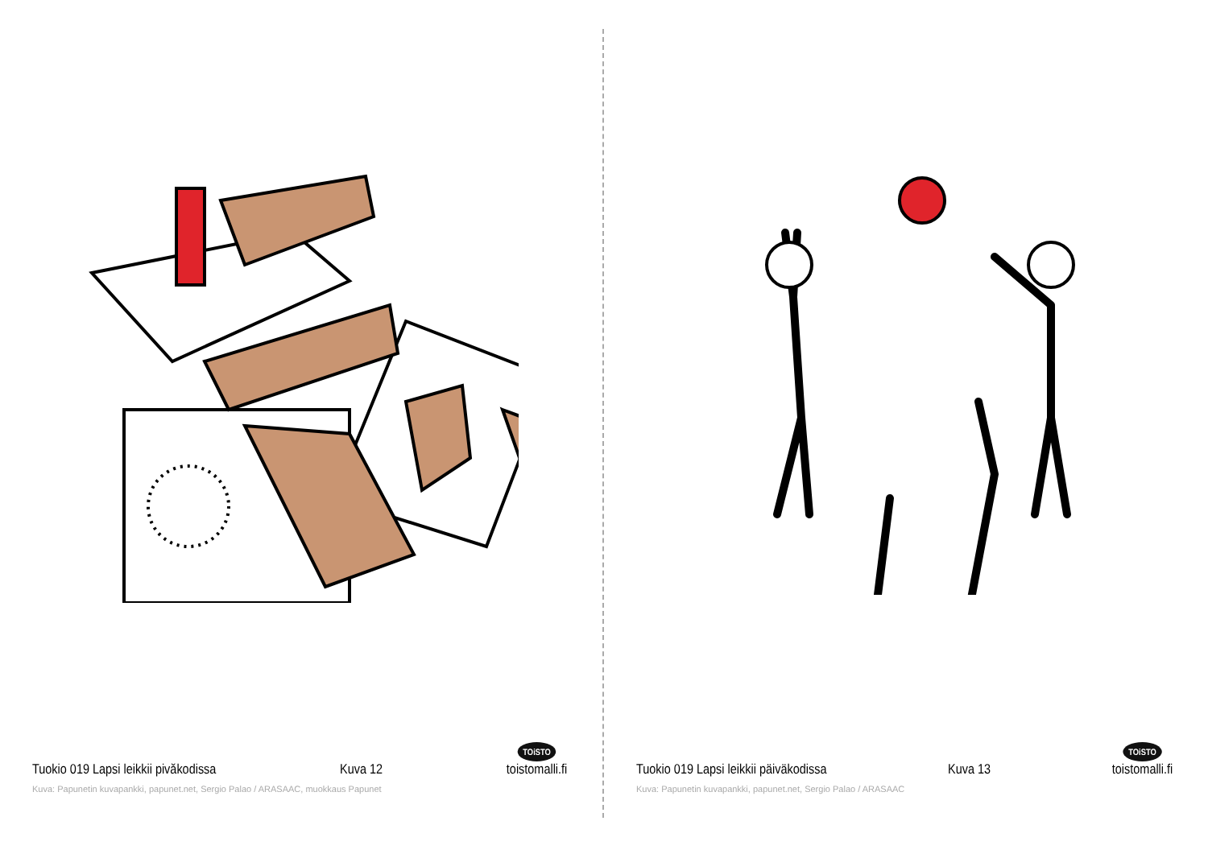Tuokio 019 Lapsi leikkii pivăkodissa Kuva 12 TOiSTO
toistomalli.fi
Kuva: Papunetin kuvapankki, papunet.net, Sergio Palao / ARASAAC, muokkaus Papunet
Tuokio 019 Lapsi leikkii päiväkodissa Kuva 13 TOiSTO
toistomalli.fi
Kuva: Papunetin kuvapankki, papunet.net, Sergio Palao / ARASAAC